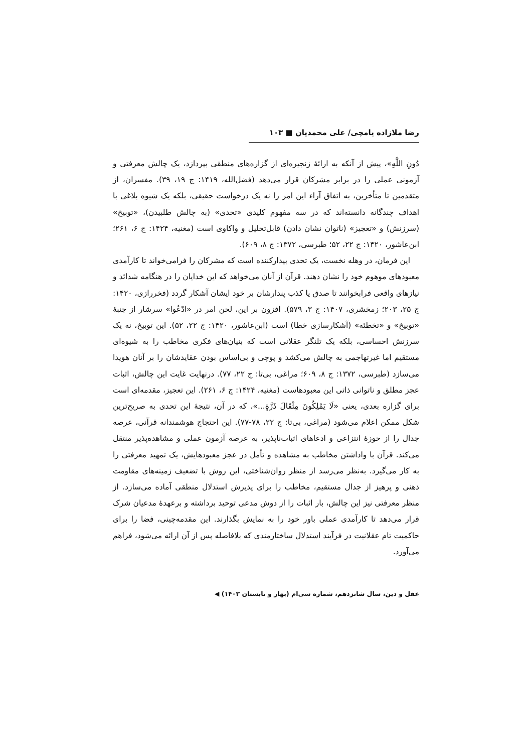رضا ملازاده یامچی/ علی محمدیان ■ ۱۰۳
دُونِ اللَّهِ»، پیش از آنکه به ارائهٔ زنجیره‌ای از گزاره‌های منطقی بپردازد، یک چالش معرفتی و آزمونی عملی را در برابر مشرکان قرار می‌دهد (فضل‌الله، ۱۴۱۹: ج ۱۹، ۳۹). مفسران، از متقدمین تا متأخرین، به اتفاق آراء این امر را نه یک درخواست حقیقی، بلکه یک شیوه بلاغی با اهداف چندگانه دانسته‌اند که در سه مفهوم کلیدی «تحدی» (به چالش طلبیدن)، «توبیخ» (سرزنش) و «تعجیز» (ناتوان نشان دادن) قابل‌تحلیل و واکاوی است (مغنیه، ۱۴۲۴: ج ۶، ۲۶۱؛ ابن‌عاشور، ۱۴۲۰: ج ۲۲، ۵۲؛ طبرسی، ۱۳۷۲: ج ۸، ۶۰۹).
این فرمان، در وهله نخست، یک تحدی بیدارکننده است که مشرکان را فرامی‌خواند تا کارآمدی معبودهای موهوم خود را نشان دهند. قرآن از آنان می‌خواهد که این خدایان را در هنگامه شدائد و نیازهای واقعی فرابخوانند تا صدق یا کذب پندارشان بر خود ایشان آشکار گردد (فخررازی، ۱۴۲۰: ج ۲۵، ۲۰۳؛ زمخشری، ۱۴۰۷: ج ۳، ۵۷۹). افزون بر این، لحن امر در «ادْعُوا» سرشار از جنبهٔ «توبیخ» و «تخطئه» (آشکارسازی خطا) است (ابن‌عاشور، ۱۴۲۰: ج ۲۲، ۵۲). این توبیخ، نه یک سرزنش احساسی، بلکه یک تلنگر عقلانی است که بنیان‌های فکری مخاطب را به شیوه‌ای مستقیم اما غیرتهاجمی به چالش می‌کشد و پوچی و بی‌اساس بودن عقایدشان را بر آنان هویدا می‌سازد (طبرسی، ۱۳۷۲: ج ۸، ۶۰۹؛ مراغی، بی‌تا: ج ۲۲، ۷۷). درنهایت غایت این چالش، اثبات عجز مطلق و ناتوانی ذاتی این معبودهاست (مغنیه، ۱۴۲۴: ج ۶، ۲۶۱). این تعجیز، مقدمه‌ای است برای گزاره بعدی، یعنی «لَا یَمْلِکُونَ مِثْقَالَ ذَرَّةٍ...»، که در آن، نتیجهٔ این تحدی به صریح‌ترین شکل ممکن اعلام می‌شود (مراغی، بی‌تا: ج ۲۲، ۷۸-۷۷). این احتجاج هوشمندانه قرآنی، عرصه جدال را از حوزهٔ انتزاعی و ادعاهای اثبات‌ناپذیر، به عرصه آزمون عملی و مشاهده‌پذیر منتقل می‌کند. قرآن با واداشتن مخاطب به مشاهده و تأمل در عجز معبودهایش، یک تمهید معرفتی را به کار می‌گیرد. به‌نظر می‌رسد از منظر روان‌شناختی، این روش با تضعیف زمینه‌های مقاومت ذهنی و پرهیز از جدال مستقیم، مخاطب را برای پذیرش استدلال منطقی آماده می‌سازد. از منظر معرفتی نیز این چالش، بار اثبات را از دوش مدعی توحید برداشته و برعهدهٔ مدعیان شرک قرار می‌دهد تا کارآمدی عملی باور خود را به نمایش بگذارند. این مقدمه‌چینی، فضا را برای حاکمیت تام عقلانیت در فرآیند استدلال ساختارمندی که بلافاصله پس از آن ارائه می‌شود، فراهم می‌آورد.
عقل و دین، سال شانزدهم، شماره سی‌ام (بهار و تابستان ۱۴۰۳) ◀